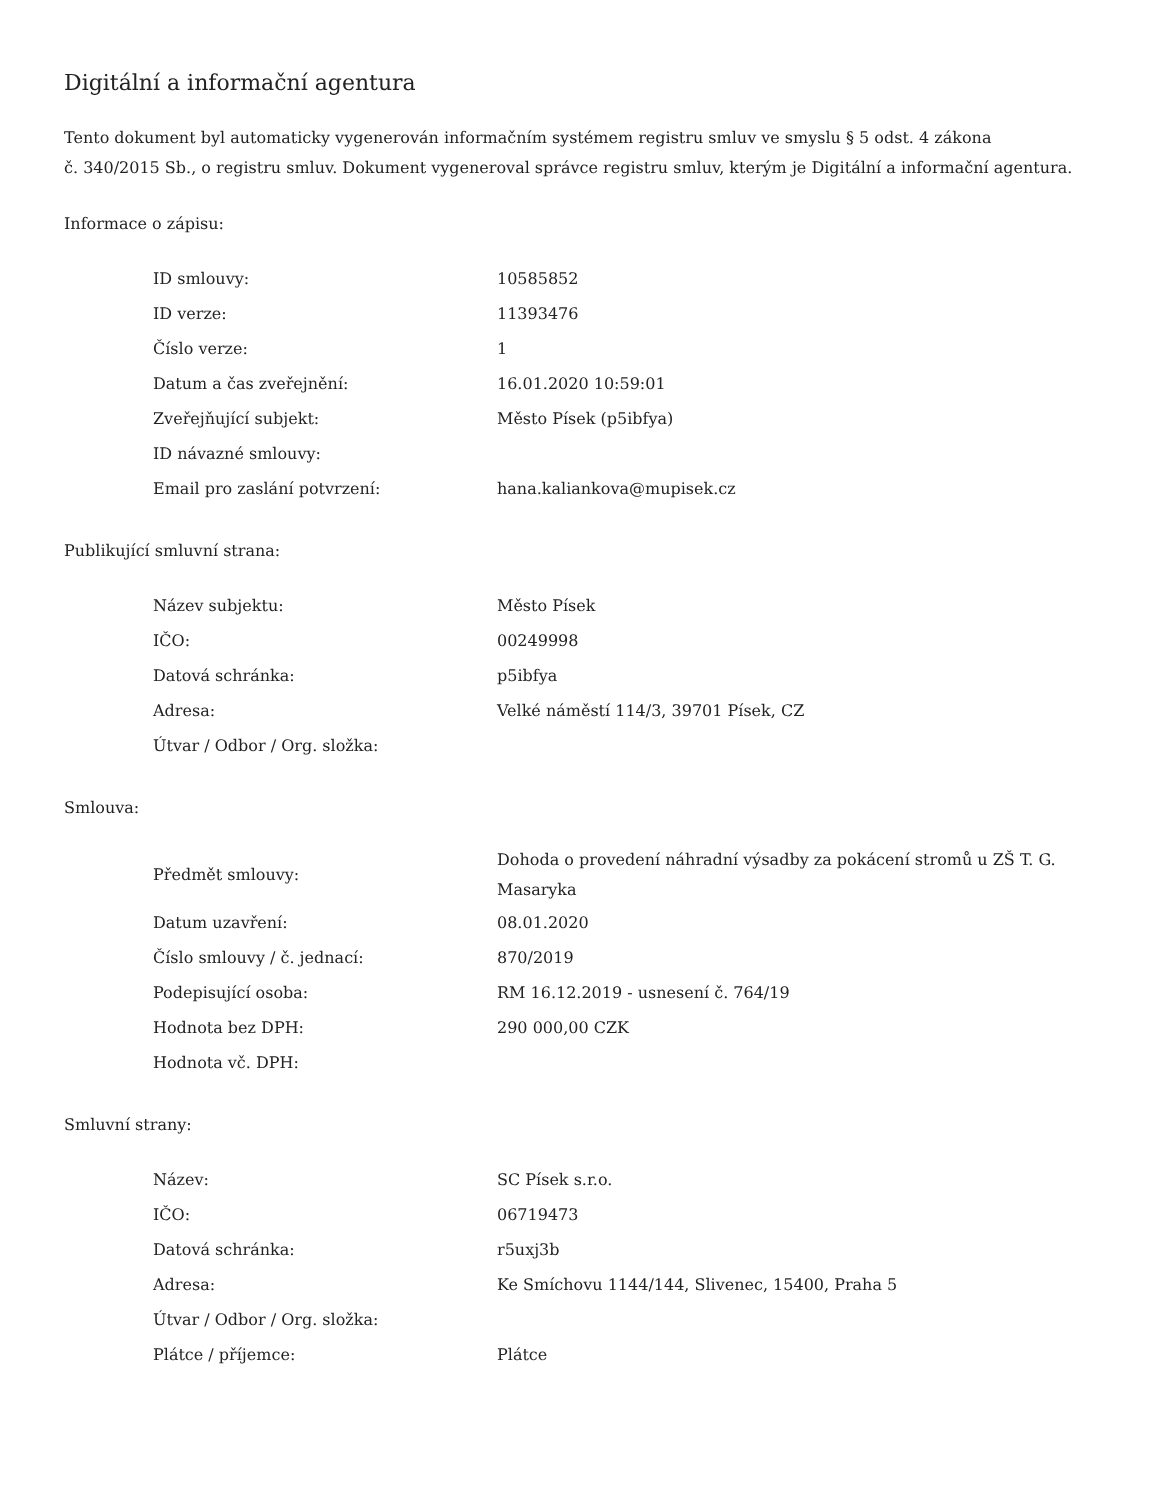Digitální a informační agentura
Tento dokument byl automaticky vygenerován informačním systémem registru smluv ve smyslu § 5 odst. 4 zákona
č. 340/2015 Sb., o registru smluv. Dokument vygeneroval správce registru smluv, kterým je Digitální a informační agentura.
Informace o zápisu:
| ID smlouvy: | 10585852 |
| ID verze: | 11393476 |
| Číslo verze: | 1 |
| Datum a čas zveřejnění: | 16.01.2020 10:59:01 |
| Zveřejňující subjekt: | Město Písek (p5ibfya) |
| ID návazné smlouvy: | |
| Email pro zaslání potvrzení: | hana.kaliankova@mupisek.cz |
Publikující smluvní strana:
| Název subjektu: | Město Písek |
| IČO: | 00249998 |
| Datová schránka: | p5ibfya |
| Adresa: | Velké náměstí 114/3, 39701 Písek, CZ |
| Útvar / Odbor / Org. složka: | |
Smlouva:
| Předmět smlouvy: | Dohoda o provedení náhradní výsadby za pokácení stromů u ZŠ T. G. Masaryka |
| Datum uzavření: | 08.01.2020 |
| Číslo smlouvy / č. jednací: | 870/2019 |
| Podepisující osoba: | RM 16.12.2019 - usnesení č. 764/19 |
| Hodnota bez DPH: | 290 000,00 CZK |
| Hodnota vč. DPH: | |
Smluvní strany:
| Název: | SC Písek s.r.o. |
| IČO: | 06719473 |
| Datová schránka: | r5uxj3b |
| Adresa: | Ke Smíchovu 1144/144, Slivenec, 15400, Praha 5 |
| Útvar / Odbor / Org. složka: | |
| Plátce / příjemce: | Plátce |